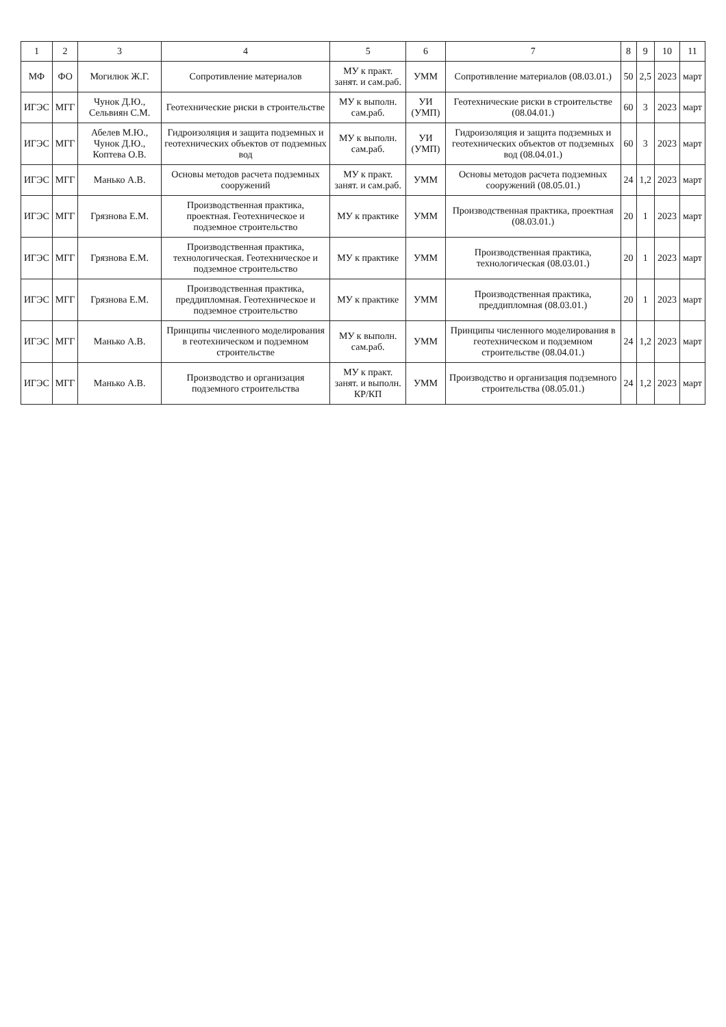| 1 | 2 | 3 | 4 | 5 | 6 | 7 | 8 | 9 | 10 | 11 |
| --- | --- | --- | --- | --- | --- | --- | --- | --- | --- | --- |
| МФ | ФО | Могилюк Ж.Г. | Сопротивление материалов | МУ к практ. занят. и сам.раб. | УММ | Сопротивление материалов (08.03.01.) | 50 | 2,5 | 2023 | март |
| ИГЭС | МГГ | Чунок Д.Ю., Сельвиян С.М. | Геотехнические риски в строительстве | МУ к выполн. сам.раб. | УИ (УМП) | Геотехнические риски в строительстве (08.04.01.) | 60 | 3 | 2023 | март |
| ИГЭС | МГГ | Абелев М.Ю., Чунок Д.Ю., Коптева О.В. | Гидроизоляция и защита подземных и геотехнических объектов от подземных вод | МУ к выполн. сам.раб. | УИ (УМП) | Гидроизоляция и защита подземных и геотехнических объектов от подземных вод (08.04.01.) | 60 | 3 | 2023 | март |
| ИГЭС | МГГ | Манько А.В. | Основы методов расчета подземных сооружений | МУ к практ. занят. и сам.раб. | УММ | Основы методов расчета подземных сооружений (08.05.01.) | 24 | 1,2 | 2023 | март |
| ИГЭС | МГГ | Грязнова Е.М. | Производственная практика, проектная. Геотехническое и подземное строительство | МУ к практике | УММ | Производственная практика, проектная (08.03.01.) | 20 | 1 | 2023 | март |
| ИГЭС | МГГ | Грязнова Е.М. | Производственная практика, технологическая. Геотехническое и подземное строительство | МУ к практике | УММ | Производственная практика, технологическая (08.03.01.) | 20 | 1 | 2023 | март |
| ИГЭС | МГГ | Грязнова Е.М. | Производственная практика, преддипломная. Геотехническое и подземное строительство | МУ к практике | УММ | Производственная практика, преддипломная (08.03.01.) | 20 | 1 | 2023 | март |
| ИГЭС | МГГ | Манько А.В. | Принципы численного моделирования в геотехническом и подземном строительстве | МУ к выполн. сам.раб. | УММ | Принципы численного моделирования в геотехническом и подземном строительстве (08.04.01.) | 24 | 1,2 | 2023 | март |
| ИГЭС | МГГ | Манько А.В. | Производство и организация подземного строительства | МУ к практ. занят. и выполн. КР/КП | УММ | Производство и организация подземного строительства (08.05.01.) | 24 | 1,2 | 2023 | март |